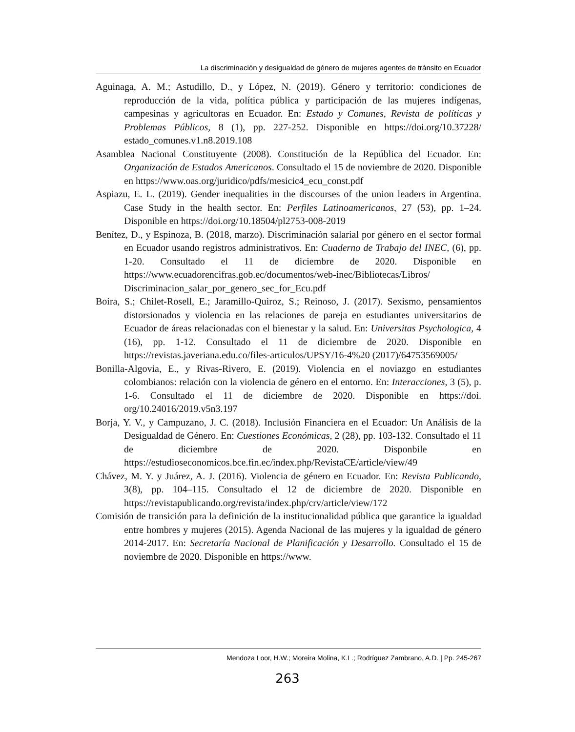La discriminación y desigualdad de género de mujeres agentes de tránsito en Ecuador
Aguinaga, A. M.; Astudillo, D., y López, N. (2019). Género y territorio: condiciones de reproducción de la vida, política pública y participación de las mujeres indígenas, campesinas y agricultoras en Ecuador. En: Estado y Comunes, Revista de políticas y Problemas Públicos, 8 (1), pp. 227-252. Disponible en https://doi.org/10.37228/ estado_comunes.v1.n8.2019.108
Asamblea Nacional Constituyente (2008). Constitución de la República del Ecuador. En: Organización de Estados Americanos. Consultado el 15 de noviembre de 2020. Disponible en https://www.oas.org/juridico/pdfs/mesicic4_ecu_const.pdf
Aspiazu, E. L. (2019). Gender inequalities in the discourses of the union leaders in Argentina. Case Study in the health sector. En: Perfiles Latinoamericanos, 27 (53), pp. 1–24. Disponible en https://doi.org/10.18504/pl2753-008-2019
Benítez, D., y Espinoza, B. (2018, marzo). Discriminación salarial por género en el sector formal en Ecuador usando registros administrativos. En: Cuaderno de Trabajo del INEC, (6), pp. 1-20. Consultado el 11 de diciembre de 2020. Disponible en https://www.ecuadorencifras.gob.ec/documentos/web-inec/Bibliotecas/Libros/ Discriminacion_salar_por_genero_sec_for_Ecu.pdf
Boira, S.; Chilet-Rosell, E.; Jaramillo-Quiroz, S.; Reinoso, J. (2017). Sexismo, pensamientos distorsionados y violencia en las relaciones de pareja en estudiantes universitarios de Ecuador de áreas relacionadas con el bienestar y la salud. En: Universitas Psychologica, 4 (16), pp. 1-12. Consultado el 11 de diciembre de 2020. Disponible en https://revistas.javeriana.edu.co/files-articulos/UPSY/16-4%20 (2017)/64753569005/
Bonilla-Algovia, E., y Rivas-Rivero, E. (2019). Violencia en el noviazgo en estudiantes colombianos: relación con la violencia de género en el entorno. En: Interacciones, 3 (5), p. 1-6. Consultado el 11 de diciembre de 2020. Disponible en https://doi. org/10.24016/2019.v5n3.197
Borja, Y. V., y Campuzano, J. C. (2018). Inclusión Financiera en el Ecuador: Un Análisis de la Desigualdad de Género. En: Cuestiones Económicas, 2 (28), pp. 103-132. Consultado el 11 de diciembre de 2020. Disponbile en https://estudioseconomicos.bce.fin.ec/index.php/RevistaCE/article/view/49
Chávez, M. Y. y Juárez, A. J. (2016). Violencia de género en Ecuador. En: Revista Publicando, 3(8), pp. 104–115. Consultado el 12 de diciembre de 2020. Disponible en https://revistapublicando.org/revista/index.php/crv/article/view/172
Comisión de transición para la definición de la institucionalidad pública que garantice la igualdad entre hombres y mujeres (2015). Agenda Nacional de las mujeres y la igualdad de género 2014-2017. En: Secretaría Nacional de Planificación y Desarrollo. Consultado el 15 de noviembre de 2020. Disponible en https://www.
Mendoza Loor, H.W.; Moreira Molina, K.L.; Rodríguez Zambrano, A.D. | Pp. 245-267
263